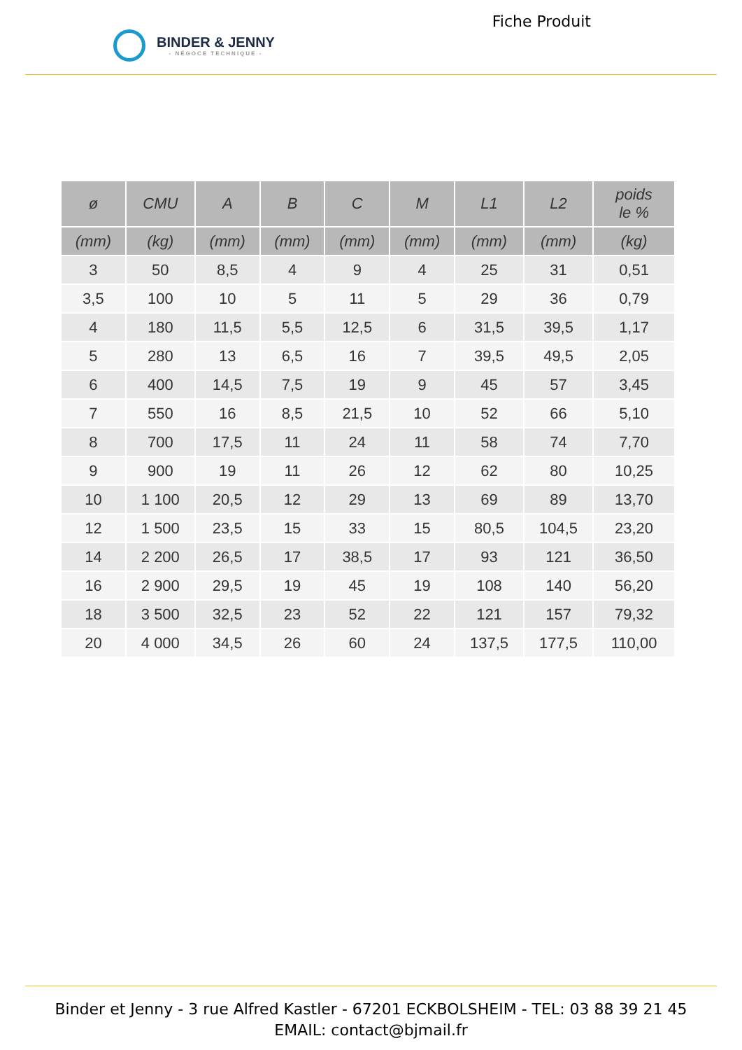BINDER & JENNY
- NÉGOCE TECHNIQUE -
Fiche Produit
| ø | CMU | A | B | C | M | L1 | L2 | poids le % |
| --- | --- | --- | --- | --- | --- | --- | --- | --- |
| (mm) | (kg) | (mm) | (mm) | (mm) | (mm) | (mm) | (mm) | (kg) |
| 3 | 50 | 8,5 | 4 | 9 | 4 | 25 | 31 | 0,51 |
| 3,5 | 100 | 10 | 5 | 11 | 5 | 29 | 36 | 0,79 |
| 4 | 180 | 11,5 | 5,5 | 12,5 | 6 | 31,5 | 39,5 | 1,17 |
| 5 | 280 | 13 | 6,5 | 16 | 7 | 39,5 | 49,5 | 2,05 |
| 6 | 400 | 14,5 | 7,5 | 19 | 9 | 45 | 57 | 3,45 |
| 7 | 550 | 16 | 8,5 | 21,5 | 10 | 52 | 66 | 5,10 |
| 8 | 700 | 17,5 | 11 | 24 | 11 | 58 | 74 | 7,70 |
| 9 | 900 | 19 | 11 | 26 | 12 | 62 | 80 | 10,25 |
| 10 | 1 100 | 20,5 | 12 | 29 | 13 | 69 | 89 | 13,70 |
| 12 | 1 500 | 23,5 | 15 | 33 | 15 | 80,5 | 104,5 | 23,20 |
| 14 | 2 200 | 26,5 | 17 | 38,5 | 17 | 93 | 121 | 36,50 |
| 16 | 2 900 | 29,5 | 19 | 45 | 19 | 108 | 140 | 56,20 |
| 18 | 3 500 | 32,5 | 23 | 52 | 22 | 121 | 157 | 79,32 |
| 20 | 4 000 | 34,5 | 26 | 60 | 24 | 137,5 | 177,5 | 110,00 |
Binder et Jenny - 3 rue Alfred Kastler - 67201 ECKBOLSHEIM - TEL: 03 88 39 21 45
EMAIL: contact@bjmail.fr